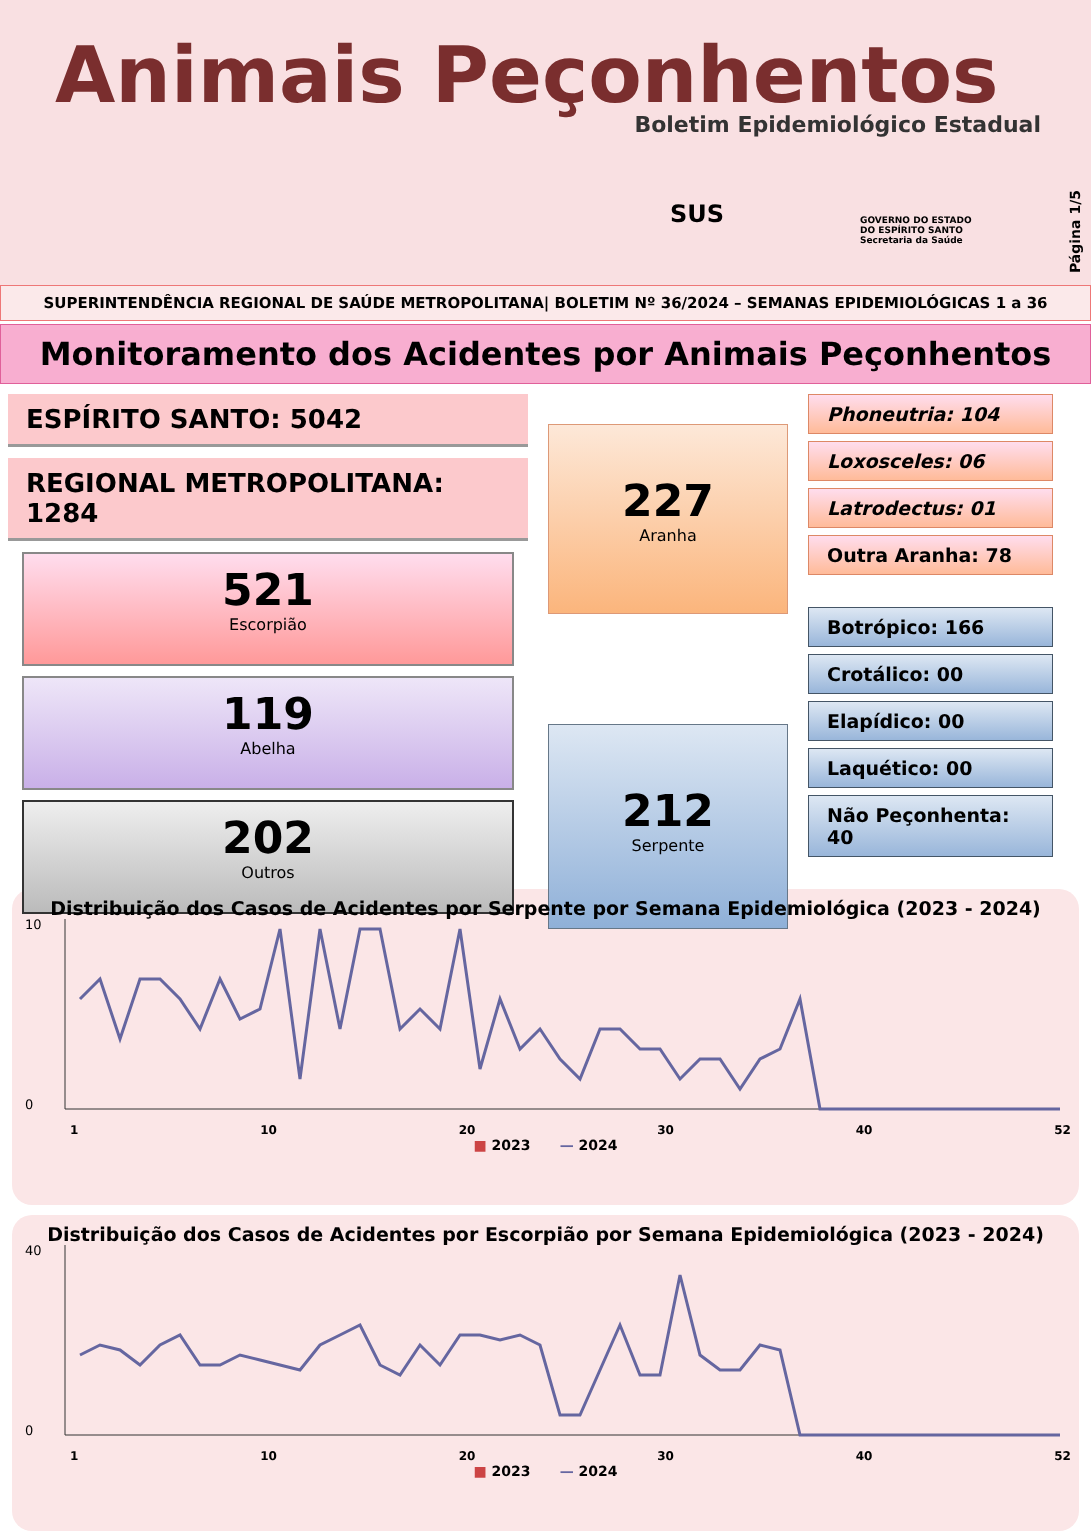Animais Peçonhentos
Boletim Epidemiológico Estadual
SUS
GOVERNO DO ESTADO
DO ESPÍRITO SANTO
Secretaria da Saúde
Página 1/5
SUPERINTENDÊNCIA REGIONAL DE SAÚDE METROPOLITANA| BOLETIM Nº 36/2024 – SEMANAS EPIDEMIOLÓGICAS 1 a 36
Monitoramento dos Acidentes por Animais Peçonhentos
ESPÍRITO SANTO: 5042
REGIONAL METROPOLITANA: 1284
521
Escorpião
119
Abelha
202
Outros
227
Aranha
212
Serpente
Phoneutria: 104
Loxosceles: 06
Latrodectus: 01
Outra Aranha: 78
Botrópico: 166
Crotálico: 00
Elapídico: 00
Laquético: 00
Não Peçonhenta: 40
Distribuição dos Casos de Acidentes por Serpente por Semana Epidemiológica (2023 - 2024)
10
0
1 10 20 30 40 52
■ 2023 — 2024
Distribuição dos Casos de Acidentes por Escorpião por Semana Epidemiológica (2023 - 2024)
40
0
1 10 20 30 40 52
■ 2023 — 2024